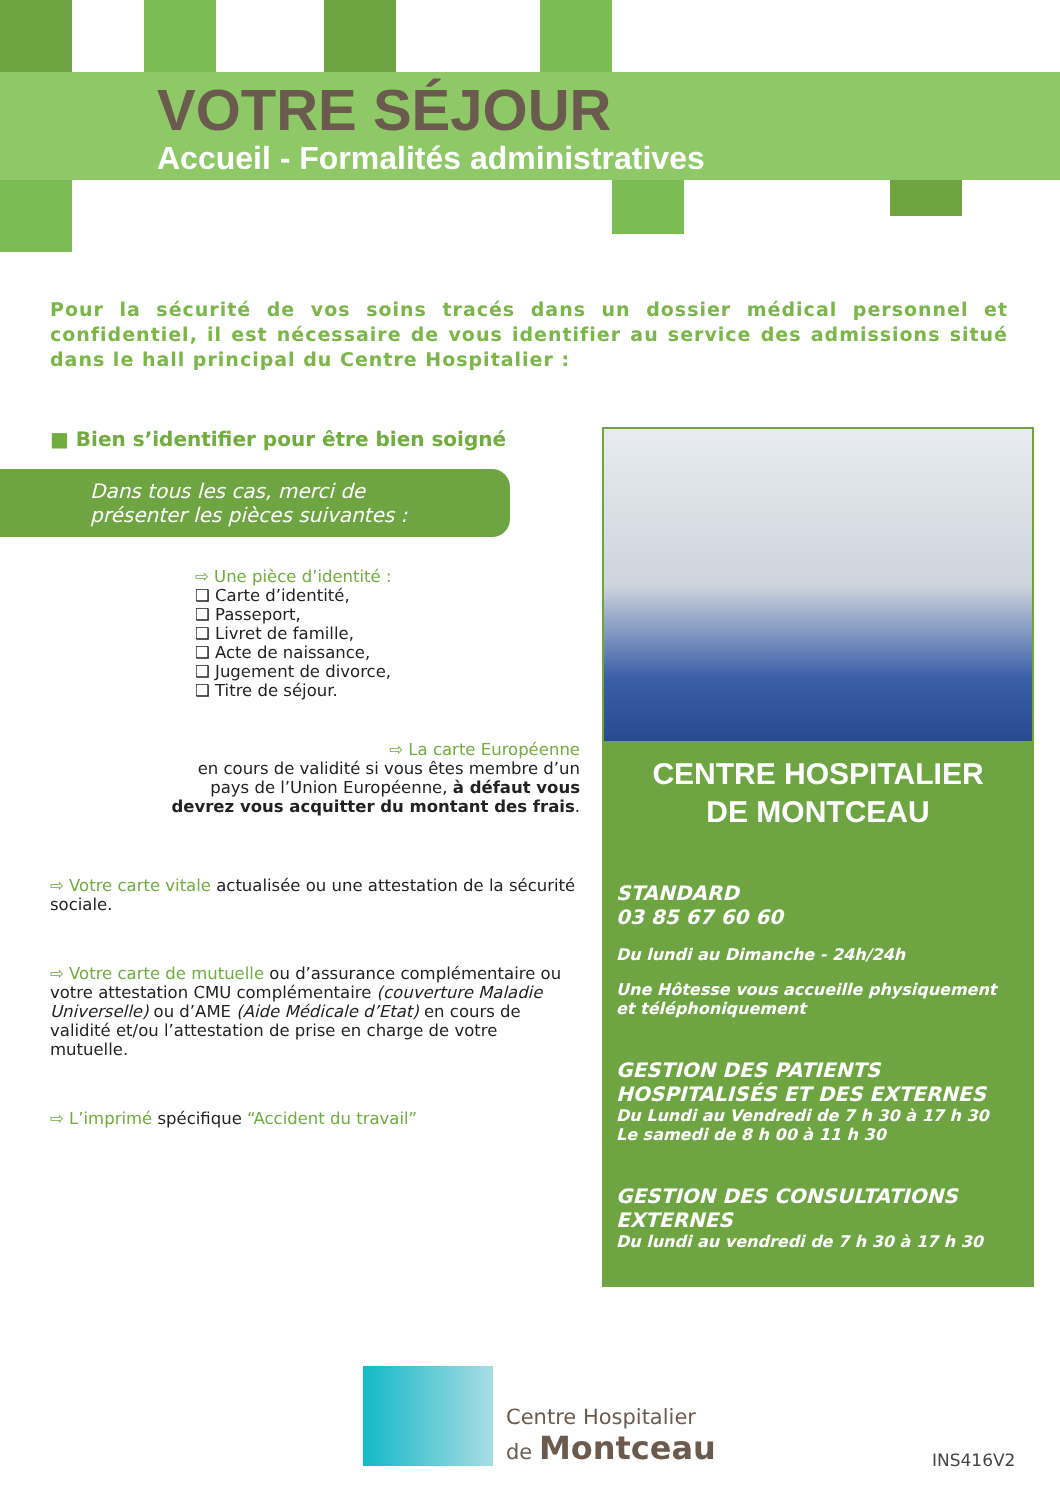VOTRE SÉJOUR
Accueil - Formalités administratives
Pour la sécurité de vos soins tracés dans un dossier médical personnel et confidentiel, il est nécessaire de vous identifier au service des admissions situé dans le hall principal du Centre Hospitalier :
■ Bien s’identifier pour être bien soigné
Dans tous les cas, merci de
présenter les pièces suivantes :
⇨ Une pièce d’identité :
❑ Carte d’identité,
❑ Passeport,
❑ Livret de famille,
❑ Acte de naissance,
❑ Jugement de divorce,
❑ Titre de séjour.
⇨ La carte Européenne
en cours de validité si vous êtes membre d’un pays de l’Union Européenne, à défaut vous devrez vous acquitter du montant des frais.
⇨ Votre carte vitale actualisée ou une attestation de la sécurité sociale.
⇨ Votre carte de mutuelle ou d’assurance complémentaire ou votre attestation CMU complémentaire (couverture Maladie Universelle) ou d’AME (Aide Médicale d’Etat) en cours de validité et/ou l’attestation de prise en charge de votre mutuelle.
⇨ L’imprimé spécifique “Accident du travail”
CENTRE HOSPITALIER
DE MONTCEAU
STANDARD
03 85 67 60 60
Du lundi au Dimanche - 24h/24h
Une Hôtesse vous accueille physiquement et téléphoniquement
GESTION DES PATIENTS HOSPITALISÉS ET DES EXTERNES
Du Lundi au Vendredi de 7 h 30 à 17 h 30
Le samedi de 8 h 00 à 11 h 30
GESTION DES CONSULTATIONS EXTERNES
Du lundi au vendredi de 7 h 30 à 17 h 30
Centre Hospitalier
de Montceau
INS416V2